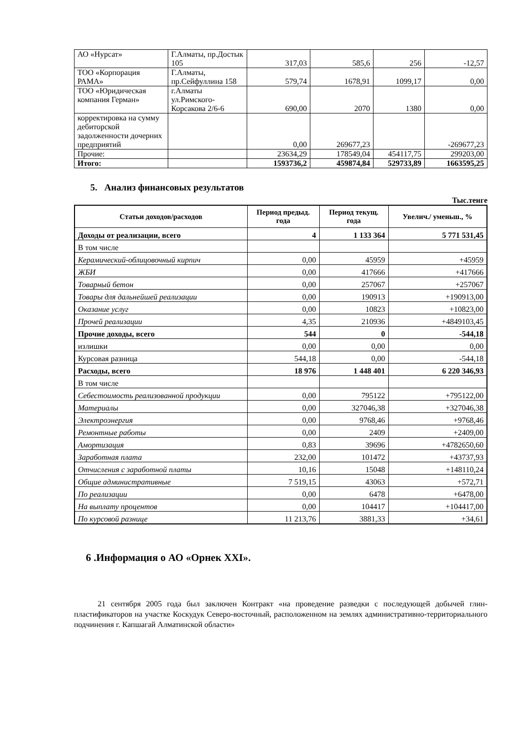| АО «Нурсат» | Г.Алматы, пр.Достык 105 | 317,03 | 585,6 | 256 | -12,57 |
| ТОО «Корпорация РАМА» | Г.Алматы, пр.Сейфуллина 158 | 579,74 | 1678,91 | 1099,17 | 0,00 |
| ТОО «Юридическая компания Герман» | г.Алматы ул.Римского-Корсакова 2/6-6 | 690,00 | 2070 | 1380 | 0,00 |
| корректировка на сумму дебиторской задолженности дочерних предприятий | | 0,00 | 269677,23 | | -269677,23 |
| Прочие: | | 23634,29 | 178549,04 | 454117,75 | 299203,00 |
| Итого: | | 1593736,2 | 459874,84 | 529733,89 | 1663595,25 |
5. Анализ финансовых результатов
Тыс.тенге
| Статьи доходов/расходов | Период предыд. года | Период текущ. года | Увелич./ уменьш., % |
| --- | --- | --- | --- |
| Доходы от реализации, всего | 4 | 1 133 364 | 5 771 531,45 |
| В том числе | | | |
| Керамический-облицовочный кирпич | 0,00 | 45959 | +45959 |
| ЖБИ | 0,00 | 417666 | +417666 |
| Товарный бетон | 0,00 | 257067 | +257067 |
| Товары для дальнейшей реализации | 0,00 | 190913 | +190913,00 |
| Оказание услуг | 0,00 | 10823 | +10823,00 |
| Прочей реализации | 4,35 | 210936 | +4849103,45 |
| Прочие доходы, всего | 544 | 0 | -544,18 |
| излишки | 0,00 | 0,00 | 0,00 |
| Курсовая разница | 544,18 | 0,00 | -544,18 |
| Расходы, всего | 18 976 | 1 448 401 | 6 220 346,93 |
| В том числе | | | |
| Себестоимость реализованной продукции | 0,00 | 795122 | +795122,00 |
| Материалы | 0,00 | 327046,38 | +327046,38 |
| Электроэнергия | 0,00 | 9768,46 | +9768,46 |
| Ремонтные работы | 0,00 | 2409 | +2409,00 |
| Амортизация | 0,83 | 39696 | +4782650,60 |
| Заработная плата | 232,00 | 101472 | +43737,93 |
| Отчисления с заработной платы | 10,16 | 15048 | +148110,24 |
| Общие административные | 7 519,15 | 43063 | +572,71 |
| По реализации | 0,00 | 6478 | +6478,00 |
| На выплату процентов | 0,00 | 104417 | +104417,00 |
| По курсовой разнице | 11 213,76 | 3881,33 | +34,61 |
6 .Информация о АО «Орнек XXI».
21 сентября 2005 года был заключен Контракт «на проведение разведки с последующей добычей глин-пластификаторов на участке Коскудук Северо-восточный, расположенном на землях административно-территориального подчинения г. Капшагай Алматинской области»